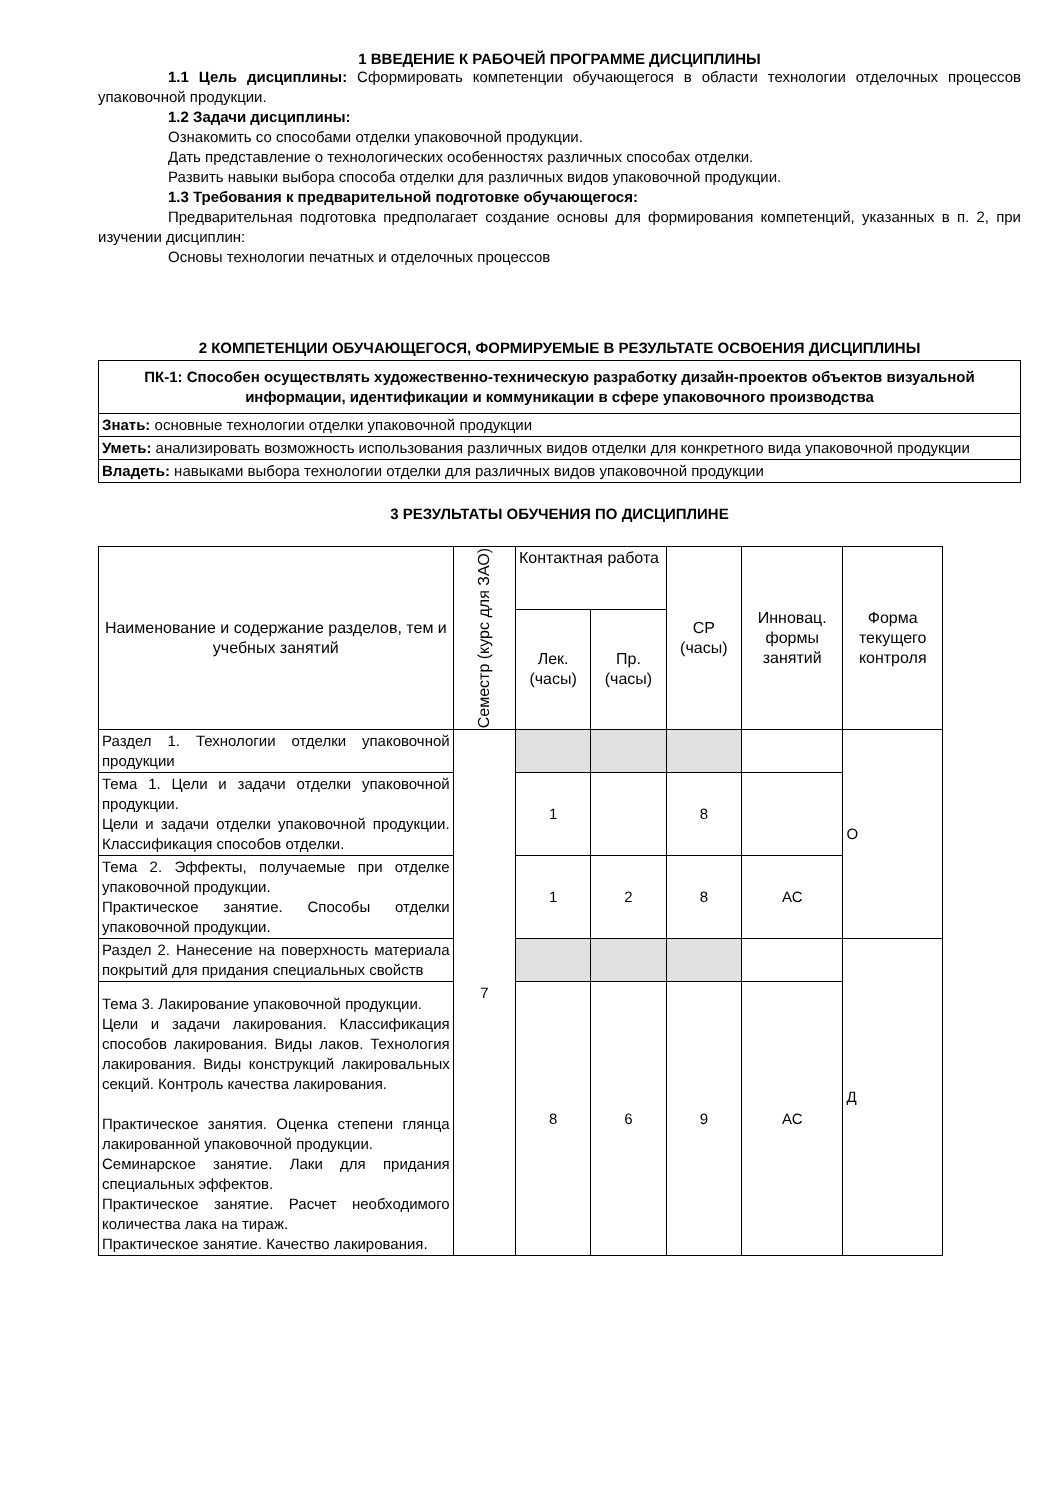1 ВВЕДЕНИЕ К РАБОЧЕЙ ПРОГРАММЕ ДИСЦИПЛИНЫ
1.1 Цель дисциплины: Сформировать компетенции обучающегося в области технологии отделочных процессов упаковочной продукции.
1.2 Задачи дисциплины:
Ознакомить со способами отделки упаковочной продукции.
Дать представление о технологических особенностях различных способах отделки.
Развить навыки выбора способа отделки для различных видов упаковочной продукции.
1.3 Требования к предварительной подготовке обучающегося:
Предварительная подготовка предполагает создание основы для формирования компетенций, указанных в п. 2, при изучении дисциплин:
Основы технологии печатных и отделочных процессов
2 КОМПЕТЕНЦИИ ОБУЧАЮЩЕГОСЯ, ФОРМИРУЕМЫЕ В РЕЗУЛЬТАТЕ ОСВОЕНИЯ ДИСЦИПЛИНЫ
| ПК-1: Способен осуществлять художественно-техническую разработку дизайн-проектов объектов визуальной информации, идентификации и коммуникации в сфере упаковочного производства |
| --- |
| Знать: основные технологии отделки упаковочной продукции |
| Уметь: анализировать возможность использования различных видов отделки для конкретного вида упаковочной продукции |
| Владеть: навыками выбора технологии отделки для различных видов упаковочной продукции |
3 РЕЗУЛЬТАТЫ ОБУЧЕНИЯ ПО ДИСЦИПЛИНЕ
| Наименование и содержание разделов, тем и учебных занятий | Семестр (курс для ЗАО) | Контактная работа | | СР (часы) | Инновац. формы занятий | Форма текущего контроля |
| | | Лек. (часы) | Пр. (часы) | | | |
| Раздел 1. Технологии отделки упаковочной продукции | 7 | | | | | О |
| Тема 1. Цели и задачи отделки упаковочной продукции. Цели и задачи отделки упаковочной продукции. Классификация способов отделки. | | 1 | | 8 | | |
| Тема 2. Эффекты, получаемые при отделке упаковочной продукции. Практическое занятие. Способы отделки упаковочной продукции. | | 1 | 2 | 8 | АС | |
| Раздел 2. Нанесение на поверхность материала покрытий для придания специальных свойств | | | | | | Д |
| Тема 3. Лакирование упаковочной продукции. Цели и задачи лакирования. Классификация способов лакирования. Виды лаков. Технология лакирования. Виды конструкций лакировальных секций. Контроль качества лакирования. Практическое занятия. Оценка степени глянца лакированной упаковочной продукции. Семинарское занятие. Лаки для придания специальных эффектов. Практическое занятие. Расчет необходимого количества лака на тираж. Практическое занятие. Качество лакирования. | | 8 | 6 | 9 | АС | |